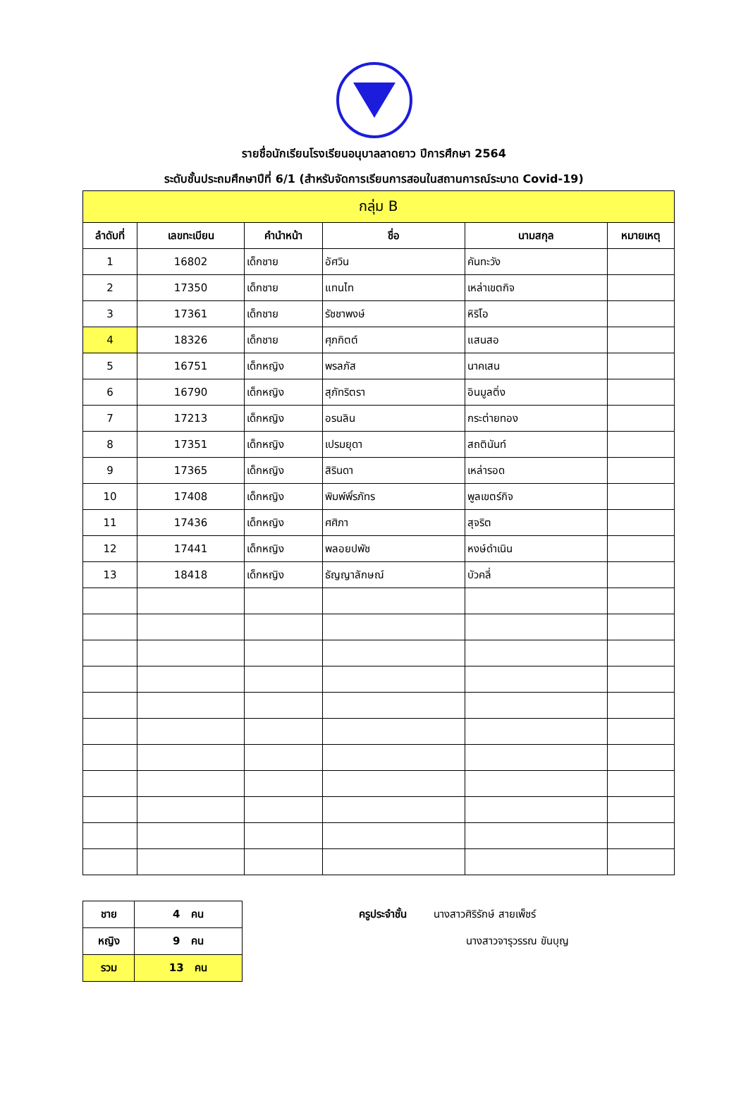รายชื่อนักเรียนโรงเรียนอนุบาลลาดยาว ปีการศึกษา 2564
ระดับชั้นประถมศึกษาปีที่ 6/1 (สำหรับจัดการเรียนการสอนในสถานการณ์ระบาด Covid-19)
| กลุ่ม B | | | | | |
| --- | --- | --- | --- | --- | --- |
| ลำดับที่ | เลขทะเบียน | คำนำหน้า | ชื่อ | นามสกุล | หมายเหตุ |
| 1 | 16802 | เด็กชาย | อัศวิน | คันทะวัง | |
| 2 | 17350 | เด็กชาย | แทนไท | เหล่าเขตกิจ | |
| 3 | 17361 | เด็กชาย | รัชชาพงษ์ | หิริโอ | |
| 4 | 18326 | เด็กชาย | ศุภกิตต์ | แสนสอ | |
| 5 | 16751 | เด็กหญิง | พรลภัส | นาคเสน | |
| 6 | 16790 | เด็กหญิง | สุภัทริตรา | อินมูลติ่ง | |
| 7 | 17213 | เด็กหญิง | อรนลิน | กระต่ายทอง | |
| 8 | 17351 | เด็กหญิง | เปรมยุดา | สถตินันท์ | |
| 9 | 17365 | เด็กหญิง | สิรินดา | เหล่ารอด | |
| 10 | 17408 | เด็กหญิง | พิมพ์พิ์รภัทร | พูลเขตร์กิจ | |
| 11 | 17436 | เด็กหญิง | ศศิภา | สุจริต | |
| 12 | 17441 | เด็กหญิง | พลอยปพัช | หงษ์ดำเนิน | |
| 13 | 18418 | เด็กหญิง | ธัญญาลักษณ์ | บัวคลี่ | |
| ชาย | 4 คน |
| หญิง | 9 คน |
| รวม | 13 คน |
ครูประจำชั้น นางสาวศิริรักษ์ สายเพ็ชร์
นางสาวจารุวรรณ ขันบุญ